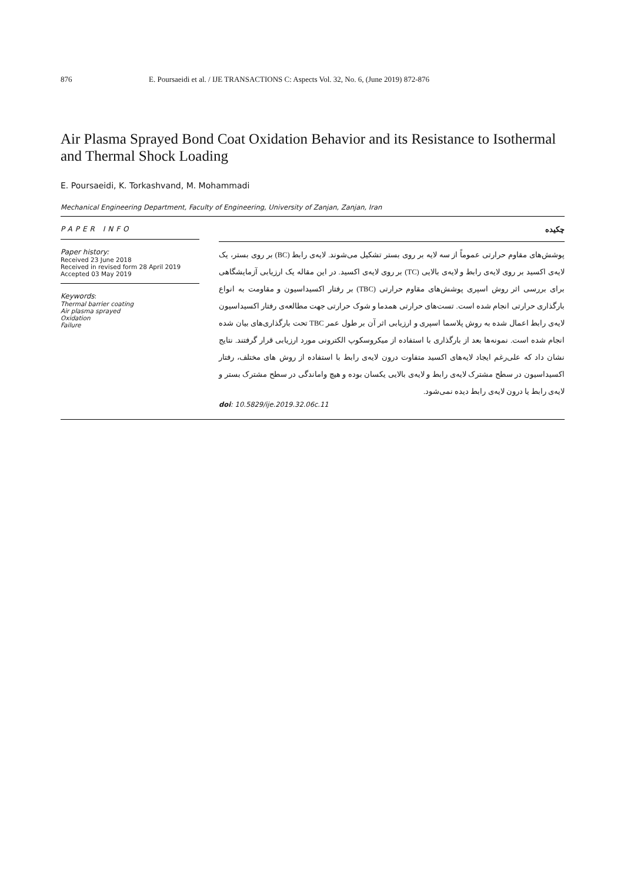876 E. Poursaeidi et al. / IJE TRANSACTIONS C: Aspects Vol. 32, No. 6, (June 2019) 872-876
Air Plasma Sprayed Bond Coat Oxidation Behavior and its Resistance to Isothermal and Thermal Shock Loading
E. Poursaeidi, K. Torkashvand, M. Mohammadi
Mechanical Engineering Department, Faculty of Engineering, University of Zanjan, Zanjan, Iran
PAPER INFO
Paper history:
Received 23 June 2018
Received in revised form 28 April 2019
Accepted 03 May 2019
Keywords:
Thermal barrier coating
Air plasma sprayed
Oxidation
Failure
چکیده
پوشش‌های مقاوم حرارتی عموماً از سه لایه بر روی بستر تشکیل می‌شوند. لایه‌ی رابط (BC) بر روی بستر، یک لایه‌ی اکسید بر روی لایه‌ی رابط و لایه‌ی بالایی (TC) بر روی لایه‌ی اکسید. در این مقاله یک ارزیابی آزمایشگاهی برای بررسی اثر روش اسپری پوشش‌های مقاوم حرارتی (TBC) بر رفتار اکسیداسیون و مقاومت به انواع بارگذاری حرارتی انجام شده است. تست‌های حرارتی همدما و شوک حرارتی جهت مطالعه‌ی رفتار اکسیداسیون لایه‌ی رابط اعمال شده به روش پلاسما اسپری و ارزیابی اثر آن بر طول عمر TBC تحت بارگذاری‌های بیان شده انجام شده است. نمونه‌ها بعد از بارگذاری با استفاده از میکروسکوپ الکترونی مورد ارزیابی قرار گرفتند. نتایج نشان داد که علی‌رغم ایجاد لایه‌های اکسید متفاوت درون لایه‌ی رابط با استفاده از روش های مختلف، رفتار اکسیداسیون در سطح مشترک لایه‌ی رابط و لایه‌ی بالایی یکسان بوده و هیچ واماندگی در سطح مشترک بستر و لایه‌ی رابط یا درون لایه‌ی رابط دیده نمی‌شود.
doi: 10.5829/ije.2019.32.06c.11